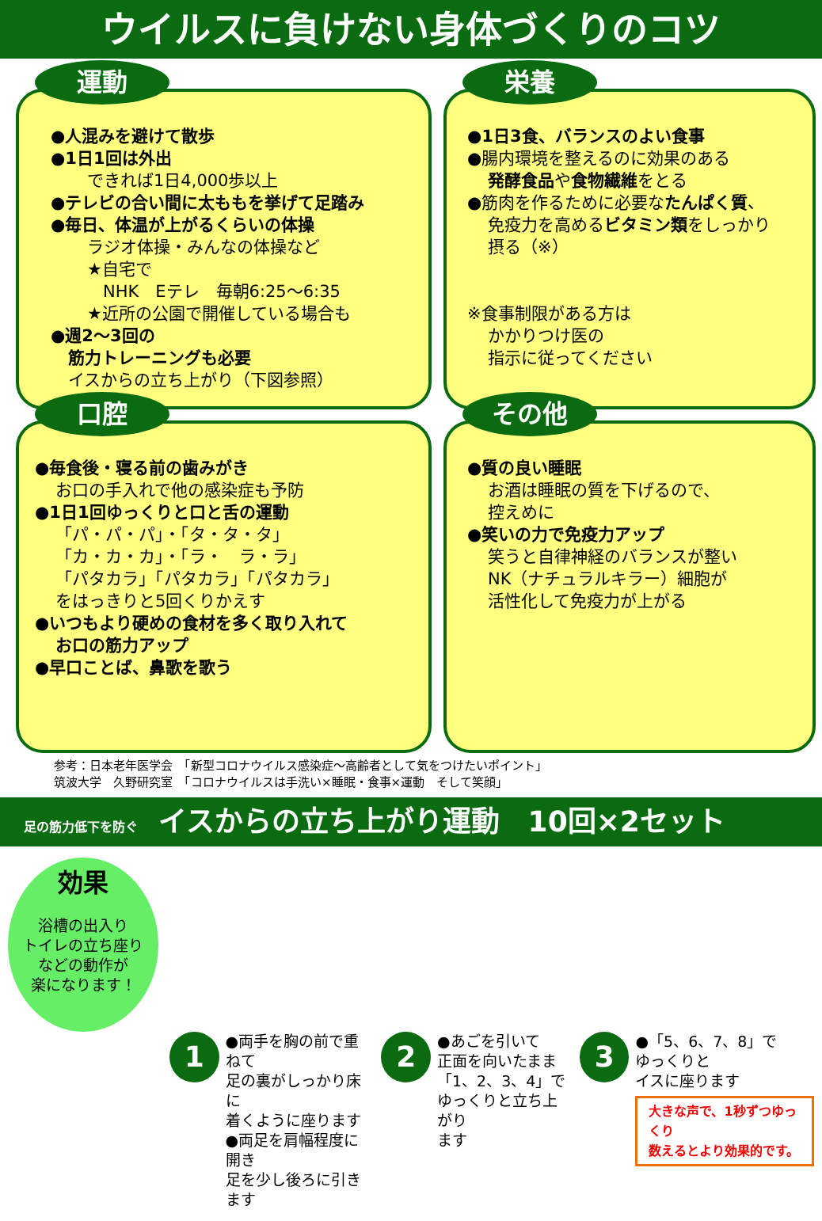ウイルスに負けない身体づくりのコツ
運動
●人混みを避けて散歩
●1日1回は外出
できれば1日4,000歩以上
●テレビの合い間に太ももを挙げて足踏み
●毎日、体温が上がるくらいの体操
ラジオ体操・みんなの体操など
★自宅で
NHK　Eテレ　毎朝6:25～6:35
★近所の公園で開催している場合も
●週2～3回の
筋力トレーニングも必要
イスからの立ち上がり（下図参照）
栄養
●1日3食、バランスのよい食事
●腸内環境を整えるのに効果のある
発酵食品や食物繊維をとる
●筋肉を作るために必要なたんぱく質、
免疫力を高めるビタミン類をしっかり
摂る（※）
※食事制限がある方は
かかりつけ医の
指示に従ってください
口腔
●毎食後・寝る前の歯みがき
お口の手入れで他の感染症も予防
●1日1回ゆっくりと口と舌の運動
「パ・パ・パ」・「タ・タ・タ」
「カ・カ・カ」・「ラ・　ラ・ラ」
「パタカラ」「パタカラ」「パタカラ」
をはっきりと5回くりかえす
●いつもより硬めの食材を多く取り入れて
お口の筋力アップ
●早口ことば、鼻歌を歌う
その他
●質の良い睡眠
お酒は睡眠の質を下げるので、
控えめに
●笑いの力で免疫力アップ
笑うと自律神経のバランスが整い
NK（ナチュラルキラー）細胞が
活性化して免疫力が上がる
参考：日本老年医学会　「新型コロナウイルス感染症～高齢者として気をつけたいポイント」
筑波大学　久野研究室　「コロナウイルスは手洗い×睡眠・食事×運動　そして笑顔」
足の筋力低下を防ぐ イスからの立ち上がり運動　10回×2セット
効果
浴槽の出入り
トイレの立ち座り
などの動作が
楽になります！
1
●両手を胸の前で重ねて
足の裏がしっかり床に
着くように座ります
●両足を肩幅程度に開き
足を少し後ろに引きます
2
●あごを引いて
正面を向いたまま
「1、2、3、4」で
ゆっくりと立ち上がり
ます
3
●「5、6、7、8」で
ゆっくりと
イスに座ります
大きな声で、1秒ずつゆっくり
数えるとより効果的です。